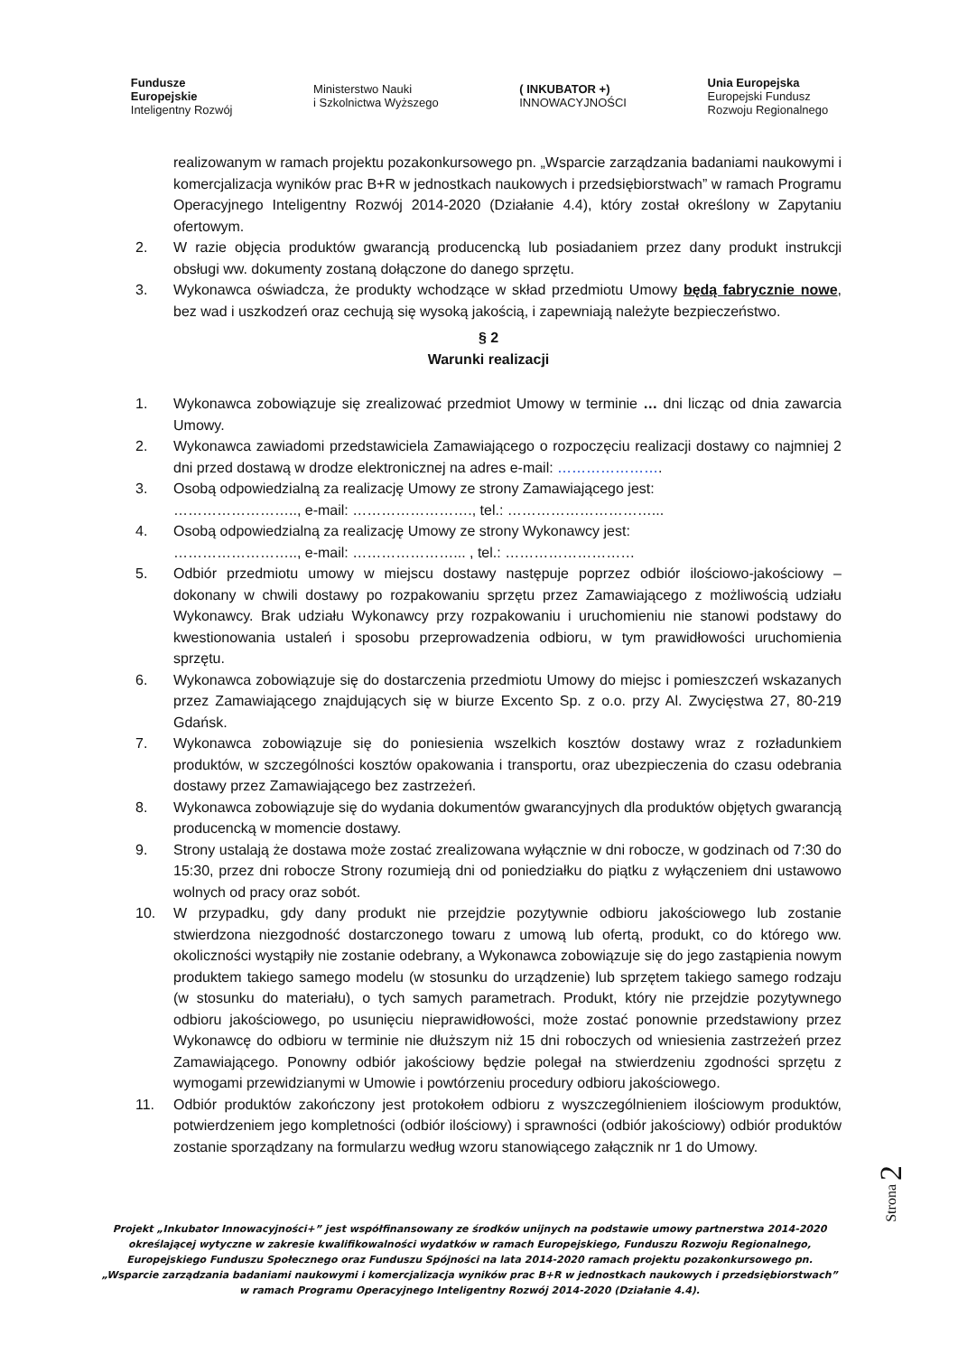Fundusze
Europejskie
Inteligentny Rozwój
Ministerstwo Nauki
i Szkolnictwa Wyższego
( INKUBATOR +)
INNOWACYJNOŚCI
Unia Europejska
Europejski Fundusz
Rozwoju Regionalnego
realizowanym w ramach projektu pozakonkursowego pn. „Wsparcie zarządzania badaniami naukowymi i komercjalizacja wyników prac B+R w jednostkach naukowych i przedsiębiorstwach” w ramach Programu Operacyjnego Inteligentny Rozwój 2014-2020 (Działanie 4.4), który został określony w Zapytaniu ofertowym.
2. W razie objęcia produktów gwarancją producencką lub posiadaniem przez dany produkt instrukcji obsługi ww. dokumenty zostaną dołączone do danego sprzętu.
3. Wykonawca oświadcza, że produkty wchodzące w skład przedmiotu Umowy będą fabrycznie nowe, bez wad i uszkodzeń oraz cechują się wysoką jakością, i zapewniają należyte bezpieczeństwo.
§ 2
Warunki realizacji
1. Wykonawca zobowiązuje się zrealizować przedmiot Umowy w terminie … dni licząc od dnia zawarcia Umowy.
2. Wykonawca zawiadomi przedstawiciela Zamawiającego o rozpoczęciu realizacji dostawy co najmniej 2 dni przed dostawą w drodze elektronicznej na adres e-mail: ………………….
3. Osobą odpowiedzialną za realizację Umowy ze strony Zamawiającego jest:
…………………….., e-mail: ……………………., tel.: …………………………...
4. Osobą odpowiedzialną za realizację Umowy ze strony Wykonawcy jest:
…………………….., e-mail: …………………... , tel.: ………………………
5. Odbiór przedmiotu umowy w miejscu dostawy następuje poprzez odbiór ilościowo-jakościowy – dokonany w chwili dostawy po rozpakowaniu sprzętu przez Zamawiającego z możliwością udziału Wykonawcy. Brak udziału Wykonawcy przy rozpakowaniu i uruchomieniu nie stanowi podstawy do kwestionowania ustaleń i sposobu przeprowadzenia odbioru, w tym prawidłowości uruchomienia sprzętu.
6. Wykonawca zobowiązuje się do dostarczenia przedmiotu Umowy do miejsc i pomieszczeń wskazanych przez Zamawiającego znajdujących się w biurze Excento Sp. z o.o. przy Al. Zwycięstwa 27, 80-219 Gdańsk.
7. Wykonawca zobowiązuje się do poniesienia wszelkich kosztów dostawy wraz z rozładunkiem produktów, w szczególności kosztów opakowania i transportu, oraz ubezpieczenia do czasu odebrania dostawy przez Zamawiającego bez zastrzeżeń.
8. Wykonawca zobowiązuje się do wydania dokumentów gwarancyjnych dla produktów objętych gwarancją producencką w momencie dostawy.
9. Strony ustalają że dostawa może zostać zrealizowana wyłącznie w dni robocze, w godzinach od 7:30 do 15:30, przez dni robocze Strony rozumieją dni od poniedziałku do piątku z wyłączeniem dni ustawowo wolnych od pracy oraz sobót.
10. W przypadku, gdy dany produkt nie przejdzie pozytywnie odbioru jakościowego lub zostanie stwierdzona niezgodność dostarczonego towaru z umową lub ofertą, produkt, co do którego ww. okoliczności wystąpiły nie zostanie odebrany, a Wykonawca zobowiązuje się do jego zastąpienia nowym produktem takiego samego modelu (w stosunku do urządzenie) lub sprzętem takiego samego rodzaju (w stosunku do materiału), o tych samych parametrach. Produkt, który nie przejdzie pozytywnego odbioru jakościowego, po usunięciu nieprawidłowości, może zostać ponownie przedstawiony przez Wykonawcę do odbioru w terminie nie dłuższym niż 15 dni roboczych od wniesienia zastrzeżeń przez Zamawiającego. Ponowny odbiór jakościowy będzie polegał na stwierdzeniu zgodności sprzętu z wymogami przewidzianymi w Umowie i powtórzeniu procedury odbioru jakościowego.
11. Odbiór produktów zakończony jest protokołem odbioru z wyszczególnieniem ilościowym produktów, potwierdzeniem jego kompletności (odbiór ilościowy) i sprawności (odbiór jakościowy) odbiór produktów zostanie sporządzany na formularzu według wzoru stanowiącego załącznik nr 1 do Umowy.
Strona 2
Projekt „Inkubator Innowacyjności+” jest współfinansowany ze środków unijnych na podstawie umowy partnerstwa 2014-2020 określającej wytyczne w zakresie kwalifikowalności wydatków w ramach Europejskiego, Funduszu Rozwoju Regionalnego, Europejskiego Funduszu Społecznego oraz Funduszu Spójności na lata 2014-2020 ramach projektu pozakonkursowego pn. „Wsparcie zarządzania badaniami naukowymi i komercjalizacja wyników prac B+R w jednostkach naukowych i przedsiębiorstwach” w ramach Programu Operacyjnego Inteligentny Rozwój 2014-2020 (Działanie 4.4).